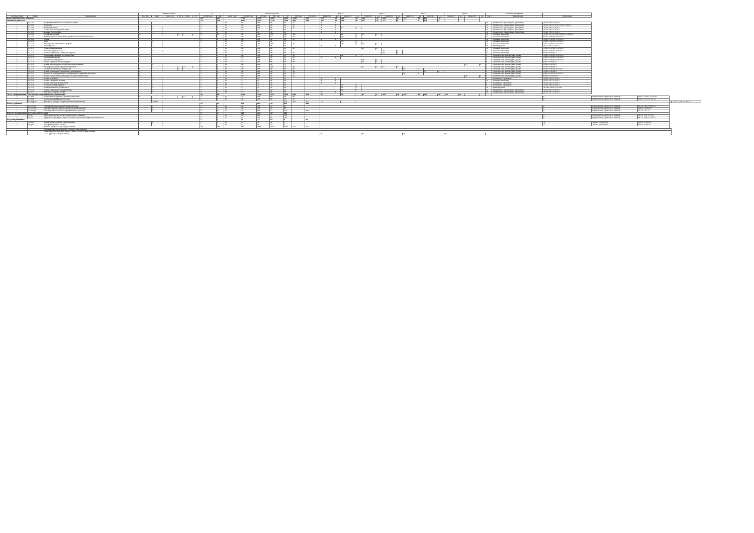| - | | | Форма контроля | | | | | | з.е. | | Итого акад.часов | | | | | | | Курс 1 | | | | Курс 2 | | | | Курс 3 | | | | Курс 4 | | | | Закрепленная кафедра | | - | | | | | |
| --- | --- | --- | --- | --- | --- | --- | --- | --- | --- | --- | --- | --- | --- | --- | --- | --- | --- | --- | --- | --- | --- | --- | --- | --- | --- | --- | --- | --- | --- | --- | --- | --- | --- | --- | --- | --- | --- | --- | --- | --- | --- |
| Считать в плане | Индекс | Наименование | Экза мен | Зачет | Зачет с оц. | КП | Контр. | РГР | Экспер тное | Факт | Часов в з.е. | Экспер тное | По плану | Конт. раб. | СР | Контроль | Пр. подгот. | Семестр 1 | з.е. | Семестр 2 | з.е. | Семестр 3 | з.е. | Семестр 4 | з.е. | Семестр 5 | з.е. | Семестр 6 | з.е. | Семестр 7 | з.е. | Семестр 8 | з.е. | Код | Наименование | Компетенции | | | | | |
| Блок 1.Дисциплины (модули) | | | | | | | | | 207 | 207 | | 7780 | 7780 | 3396 | 3242 | 1143 | 912 | 324 | 31 | 428 | 26 | 428 | 30 | 422 | 27 | 514 | 33 | 270 | 16 | | | | | | | | | | | | |
| Обязательная часть | | | | | | | | | 112 | 112 | | 4032 | 4032 | 1778 | 1696 | 558 | 538 | 288 | 31 | 408 | 26 | 347 | 24 | 117 | 5 | 77 | 2 | 108 | 6 | | | | | | | | | | | | |
| + | Б1.О.01 | История (история России, всеобщая история) | 1 | | | | | | 3 | 3 | 36 | 108 | 108 | 36 | 36 | 36 | | 36 | 3 | | | | | | | | | | | | | | | 11 | Лингвистика и гуманитарные дисциплины | УК-5.1; УК-5.2; УК-5.3 | | | | | |
| + | Б1.О.02 | Философия | 1 | | | | | | 3 | 3 | 36 | 108 | 108 | 36 | 36 | 36 | | 36 | 3 | | | | | | | | | | | | | | | 11 | Лингвистика и гуманитарные дисциплины | УК-1.1; УК-1.2; УК-1.3; УК-5.1; УК-5.2 | | | | | |
| + | Б1.О.03 | Иностранный язык | 2 | 1 | | | | | 5 | 5 | 36 | 180 | 180 | 68 | 76 | 36 | | 36 | 2 | 32 | 3 | | | | | | | | | | | | | 11 | Лингвистика и гуманитарные дисциплины | УК-4.1; УК-4.2; УК-4.3 | | | | | |
| + | Б1.О.04 | Безопасность жизнедеятельности | | 1 | | | | | 2 | 2 | 36 | 72 | 72 | 36 | 36 | | | 36 | 2 | | | | | | | | | | | | | | | 11 | Лингвистика и гуманитарные дисциплины | УК-8.1; УК-8.2; УК-8.3 | | | | | |
| + | Б1.О.05 | Деловые коммуникации | | 1 | | | | | 2 | 2 | 36 | 72 | 72 | 36 | 36 | | | 36 | 2 | | | | | | | | | | | | | | | 11 | Лингвистика и гуманитарные дисциплины | УК-4.1; УК-4.2; УК-4.3 | | | | | |
| + | Б1.О.06 | Высшая математика | 23 | | | 3 | | | 11 | 11 | 36 | 396 | 396 | 152 | 136 | 108 | | | | 62 | 5 | 94 | 6 | | | | | | | | | | | 12 | Техника и технологии | УК-1.1; УК-1.2; УК-1.3; ОПК-1.1; ОПК-1.2 | | | | | |
| + | Б1.О.07 | Информационные технологии в профессиональной деятельности | 2 | | | | | | 3 | 3 | 36 | 108 | 108 | 32 | 40 | 36 | | | | 40 | 3 | | | | | | | | | | | | | 12 | Техника и технологии | ОПК-2.1; ОПК-2.2; ОПК-2.3 | | | | | |
| + | Б1.О.08 | Физика | 1 | | | | | | 5 | 5 | 36 | 180 | 180 | 84 | 60 | 36 | | 84 | 5 | | | | | | | | | | | | | | | 12 | Техника и технологии | ОПК-1.1; ОПК-1.2; ОПК-1.3 | | | | | |
| + | Б1.О.09 | Химия | | 2 | | | | | 3 | 3 | 36 | 108 | 108 | 32 | 76 | | | | | 76 | 3 | | | | | | | | | | | | | 12 | Техника и технологии | ОПК-1.1; ОПК-1.2; ОПК-1.3 | | | | | |
| + | Б1.О.10 | Инженерная и компьютерная графика | 3 | 2 | | | | | 7 | 7 | 36 | 252 | 252 | 148 | 68 | 36 | | | | 28 | 3 | 58 | 4 | | | | | | | | | | | 12 | Техника и технологии | ОПК-2.1; ОПК-2.2; ОПК-2.3 | | | | | |
| + | Б1.О.11 | Правоведение | | 1 | | | | | 2 | 2 | 36 | 72 | 72 | 36 | 36 | | | 36 | 2 | | | | | | | | | | | | | | | 10 | Юриспруденция | УК-2.1; УК-2.2; УК-2.3 | | | | | |
| + | Б1.О.12 | Теоретическая механика | 3 | | | | | | 4 | 4 | 36 | 144 | 144 | 68 | 58 | 18 | | | | | | 58 | 4 | | | | | | | | | | | 12 | Техника и технологии | ОПК-1.1; ОПК-1.2; ОПК-1.3 | | | | | |
| + | Б1.О.13 | Механика жидкости и газа | | 4 | | | | | 3 | 3 | 36 | 108 | 108 | 34 | 74 | | | | | | | | | 74 | 3 | | | | | | | | | 12 | Техника и технологии | ОПК-1.1; ОПК-1.2; ОПК-1.3 | | | | | |
| + | Б1.О.14 | Техническая механика и механика грунтов | 4 | | | | | | 4 | 4 | 36 | 144 | 144 | 68 | 40 | 36 | | | | | | | | 40 | 4 | | | | | | | | | 12 | Техника и технологии | ОПК-1.2; ОПК-1.3 | | | | | |
| + | Б1.О.15 | Инженерные изыскания в строительстве | 2 | | | | | | 3 | 3 | 36 | 108 | 108 | 48 | 42 | 18 | | | | 42 | 3 | | | | | | | | | | | | | 6 | Строительство, архитектура и дизайн | ОПК-5.1; ОПК-5.2; ОПК-5.3 | | | | | |
| + | Б1.О.16 | Инженерная геодезия | 1 | | | | | | 4 | 4 | 36 | 144 | 144 | 72 | 54 | 18 | | 54 | 4 | | | | | | | | | | | | | | | 6 | Строительство, архитектура и дизайн | ОПК-5.1; ОПК-5.2; ОПК-5.3 | | | | | |
| + | Б1.О.17 | Строительные материалы | 3 | | | | | | 4 | 4 | 36 | 144 | 144 | 68 | 58 | 18 | | | | | | 58 | 4 | | | | | | | | | | | 6 | Строительство, архитектура и дизайн | ОПК-3.1; ОПК-3.2; ОПК-3.3 | | | | | |
| + | Б1.О.18 | Основы строительных конструкций | 3 | | | | | | 4 | 4 | 36 | 144 | 144 | 68 | 58 | 18 | | | | | | 58 | 4 | | | | | | | | | | | 6 | Строительство, архитектура и дизайн | ОПК-3.1; ОПК-3.2 | | | | | |
| + | Б1.О.19 | Основы архитектурно-строительного проектирования | | 8 | | | | | 3 | 3 | 36 | 108 | 108 | 36 | 72 | | | | | | | | | | | | | | | | | 72 | 3 | 6 | Строительство, архитектура и дизайн | ОПК-6.1; ОПК-6.2 | | | | | |
| + | Б1.О.20 | Инженерные системы зданий и сооружений | 4 | 3 | | | 4 | | 6 | 6 | 36 | 216 | 216 | 102 | 78 | 36 | | | | | | 21 | 3 | 57 | 3 | | | | | | | | | 6 | Строительство, архитектура и дизайн | ОПК-5.1; ОПК-6.3 | | | | | |
| + | Б1.О.21 | Технологии строительных процессов | 5 | | | 5 | | | 5 | 5 | 36 | 180 | 180 | 85 | 59 | 36 | | | | | | | | | | 59 | 5 | | | | | | | 6 | Строительство, архитектура и дизайн | ОПК-8.1; ОПК-8.2; ПК-6.2 | | | | | |
| + | Б1.О.22 | Основы организации строительного производства | 6 | | | | | | 5 | 5 | 36 | 180 | 180 | 85 | 77 | 18 | | | | | | | | | | | | 77 | 5 | | | | | 6 | Строительство, архитектура и дизайн | ОПК-9.1; ОПК-9.2 | | | | | |
| + | Б1.О.23 | Метрология, стандартизация, сертификация и управление качеством | 5 | | | | | | 4 | 4 | 36 | 144 | 144 | 68 | 58 | 18 | | | | | | | | | | 58 | 4 | | | | | | | 6 | Строительство, архитектура и дизайн | ОПК-4.1; ОПК-4.2; ОПК-7.1 | | | | | |
| + | Б1.О.24 | Основы технической эксплуатации объектов строительства | 8 | | | | | | 3 | 3 | 36 | 108 | 108 | 36 | 36 | 36 | | | | | | | | | | | | | | | | 36 | 3 | 6 | Строительство, архитектура и дизайн | ОПК-10.1; ОПК-10.2 | | | | | |
| + | Б1.О.25 | Основы экономики | | 1 | | | | | 2 | 2 | 36 | 72 | 72 | 36 | 36 | | | 36 | 2 | | | | | | | | | | | | | | | 9 | Экономика и управление | УК-9.1; УК-9.2; УК-9.3 | | | | | |
| + | Б1.О.26 | Основы системного анализа | | 1 | | | | | 2 | 2 | 36 | 72 | 72 | 36 | 36 | | | 36 | 2 | | | | | | | | | | | | | | | 12 | Техника и технологии | УК-1.1; УК-1.2; УК-1.3 | | | | | |
| + | Б1.О.27 | Основы проектной деятельности | | 1 | | | | | 2 | 2 | 36 | 72 | 72 | 36 | 36 | | | 36 | 2 | | | | | | | | | | | | | | | 9 | Экономика и управление | УК-2.1; УК-2.2; УК-2.3 | | | | | |
| + | Б1.О.28 | Персональный менеджмент | | 2 | | | | | 2 | 2 | 36 | 72 | 72 | 32 | 40 | | | | | 40 | 2 | | | | | | | | | | | | | 9 | Экономика и управление | УК-6.1; УК-6.2; УК-6.3 | | | | | |
| + | Б1.О.29 | Антикоррупционная деятельность | | 2 | | | | | 2 | 2 | 36 | 72 | 72 | 32 | 40 | | | | | 40 | 2 | | | | | | | | | | | | | 10 | Юриспруденция | УК-10.1; УК-10.2; УК-10.3 | | | | | |
| + | Б1.О.30 | Основы социального взаимодействия | | 2 | | | | | 2 | 2 | 36 | 72 | 72 | 32 | 40 | | | | | 40 | 2 | | | | | | | | | | | | | 11 | Лингвистика и гуманитарные дисциплины | УК-3.1; УК-3.2; УК-3.3 | | | | | |
| + | Б1.О.31 | Физическая культура и спорт | | 1 | | | | | 2 | 2 | 36 | 72 | 72 | 36 | 36 | | | 36 | 2 | | | | | | | | | | | | | | | 11 | Лингвистика и гуманитарные дисциплины | УК-7.1; УК-7.2; УК-7.3 | | | | | |
| Часть, формируемая участниками образовательных отношений | | | | | | | | | 95 | 95 | | 3748 | 3748 | 1617 | 1546 | 585 | 374 | 36 | | 20 | | 81 | 6 | 251 | 18 | 305 | 25 | 437 | 20 | 162 | 10 | | | | | | | | | | |
| + | Б1.В.01 | Основания и фундаменты зданий и сооружений | 6 | | | | 6 | | 4 | 4 | 36 | 144 | 144 | 68 | 40 | 36 | | | | | | | | | | | | | | | | | | | | 6 | Строительство, архитектура и дизайн | ОПК-7.1; ОПК-7.2; ПК-4.1 | | | |
| + | Б1.В.08 | Конструкции из дерева и пластмасс | 7 | | | | | | 5 | 5 | 36 | 180 | 180 | 96 | 48 | 36 | | | | | | | | | | | | | | | | | | | | 6 | Строительство, архитектура и дизайн | ОПК-3.1; ПК-1.1; ПК-1.2 | | | |
| + | Б1.В.ДВ.01 | Физическая культура и спорт (элективные дисциплины) | | 123456 | | | | | | | | | | | 328 | 328 | 216 | 112 | | | | | | | | | | | | | | | | | | | | | | | УК-7.1; УК-7.2; УК-7.3 |
| Блок 2.Практика | | | | | | | | | 24 | 24 | | 864 | 864 | 42 | 822 | | 486 | | | | | | | | | | | | | | | | | | | | | | | | |
| + | Б2.О.01(У) | Учебная практика (ознакомительная практика) | | 2 | | | | | 3 | 3 | 36 | 108 | 108 | 10 | 98 | | | | | | | | | | | | | | | | | | | | | 6 | Строительство, архитектура и дизайн | УК-1.1; УК-1.2; ОПК-1.1 | | | |
| + | Б2.О.02(П) | Производственная практика (технологическая практика) | | 4 | | | | | 3 | 3 | 36 | 108 | 108 | 10 | 98 | | | | | | | | | | | | | | | | | | | | | 6 | Строительство, архитектура и дизайн | ОПК-3.1; ОПК-3.2 | | | |
| + | Б2.В.01(П) | Производственная практика (преддипломная практика) | | 8 | | | | | 15 | 15 | 36 | 540 | 540 | 12 | 528 | | 400 | | | | | | | | | | | | | | | | | | | 6 | Строительство, архитектура и дизайн | ПК-1.1; ПК-1.2 | | | |
| Блок 3.Государственная итоговая аттестация | | | | | | | | | 9 | 9 | | 324 | 324 | 39 | 285 | | | | | | | | | | | | | | | | | | | | | | | | | | |
| + | Б3.01 | Подготовка к сдаче и сдача государственного экзамена | | | | | | | 3 | 3 | 36 | 108 | 108 | 3 | 105 | | | | | | | | | | | | | | | | | | | | | 6 | Строительство, архитектура и дизайн | УК-1.1; УК-2.1; УК-3.1 | | | |
| + | Б3.02 | Подготовка к процедуре защиты и защита выпускной квалификационной работы | | | | | | | 6 | 6 | 36 | 216 | 216 | 36 | 180 | | | | | | | | | | | | | | | | | | | | | 6 | Строительство, архитектура и дизайн | УК-1.1; ОПК-1.1; ПК-1.1 | | | |
| ФТД.Факультативы | | | | | | | | | 2 | 2 | | 72 | 72 | 64 | 8 | | 20 | | | | | | | | | | | | | | | | | | | | | | | | |
| + | ФТД.01 | Компьютерная графика в проектировании | | 8 | | | | | 1 | 1 | 36 | 36 | 36 | 32 | 4 | | | | | | | | | | | | | | | | | | | | | 12 | Техника и технологии | ОПК-2.1; ОПК-2.2 | | | |
| + | ФТД.02 | Геоинформационные системы | | 7 | | | | | 1 | 1 | 36 | 36 | 36 | 32 | 4 | | | | | | | | | | | | | | | | | | | | | 12 | Техника и технологии | ОПК-2.1; ОПК-2.3 | | | |
| | | Итого з.е./Акад.часов (без факультативов) | | | | | | | 240 | 240 | | 8968 | 8968 | 3476 | 4349 | 1143 | 972 | | | | | | | | | | | | | | | | | | | | | | | | |
| | | Недельная нагрузка в периодах обучения (акад.часы/нед) | | | | | | | | | | | | | | | | | | | | | | | | | | | | | | | | | | | | | | | |
| | | Контактная работа(без элек. дисц. по физ. к. и спорту) (акад.час/нед) | | | | | | | | | | | | | | | | | | | | | | | | | | | | | | | | | | | | | | | |
| | | з.е. на курсах (без факультативов) | | | | | | | | | | | | | | | | 60 | | | | 60 | | | | 60 | | | | 60 | | | | | | | | | | | |